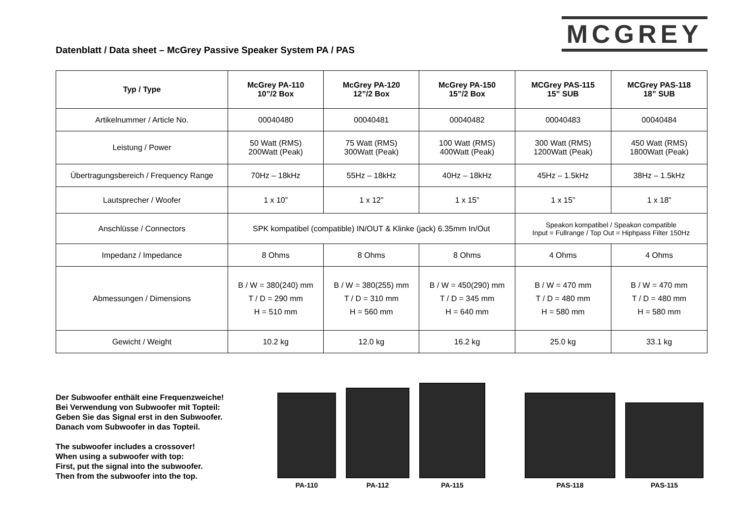Datenblatt / Data sheet – McGrey Passive Speaker System PA / PAS
MCGREY
| Typ / Type | McGrey PA-110 10”/2 Box | McGrey PA-120 12”/2 Box | McGrey PA-150 15”/2 Box | MCGrey PAS-115 15” SUB | MCGrey PAS-118 18” SUB |
| --- | --- | --- | --- | --- | --- |
| Artikelnummer / Article No. | 00040480 | 00040481 | 00040482 | 00040483 | 00040484 |
| Leistung / Power | 50 Watt (RMS) 200Watt (Peak) | 75 Watt (RMS) 300Watt (Peak) | 100 Watt (RMS) 400Watt (Peak) | 300 Watt (RMS) 1200Watt (Peak) | 450 Watt (RMS) 1800Watt (Peak) |
| Übertragungsbereich / Frequency Range | 70Hz – 18kHz | 55Hz – 18kHz | 40Hz – 18kHz | 45Hz – 1.5kHz | 38Hz – 1.5kHz |
| Lautsprecher / Woofer | 1 x 10” | 1 x 12” | 1 x 15” | 1 x 15” | 1 x 18” |
| Anschlüsse / Connectors | SPK kompatibel (compatible) IN/OUT & Klinke (jack) 6.35mm In/Out | | | Speakon kompatibel / Speakon compatible Input = Fullrange / Top Out = Hiphpass Filter 150Hz | |
| Impedanz / Impedance | 8 Ohms | 8 Ohms | 8 Ohms | 4 Ohms | 4 Ohms |
| Abmessungen / Dimensions | B / W = 380(240) mm T / D = 290 mm H = 510 mm | B / W = 380(255) mm T / D = 310 mm H = 560 mm | B / W = 450(290) mm T / D = 345 mm H = 640 mm | B / W = 470 mm T / D = 480 mm H = 580 mm | B / W = 470 mm T / D = 480 mm H = 580 mm |
| Gewicht / Weight | 10.2 kg | 12.0 kg | 16.2 kg | 25.0 kg | 33.1 kg |
Der Subwoofer enthält eine Frequenzweiche!
Bei Verwendung von Subwoofer mit Topteil:
Geben Sie das Signal erst in den Subwoofer.
Danach vom Subwoofer in das Topteil.
The subwoofer includes a crossover!
When using a subwoofer with top:
First, put the signal into the subwoofer.
Then from the subwoofer into the top.
PA-110
PA-112
PA-115
PAS-118
PAS-115